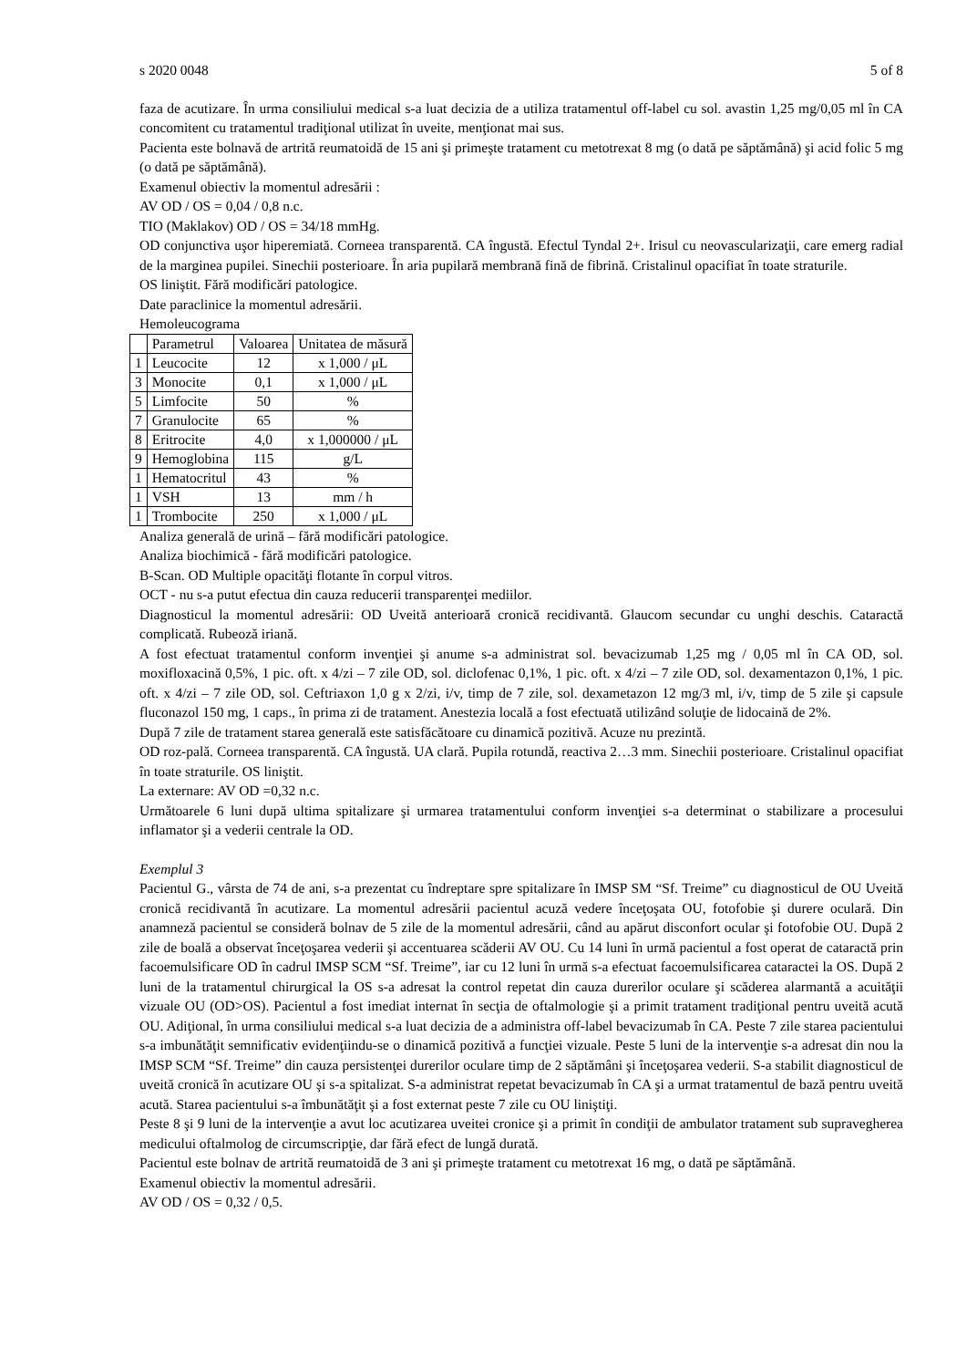s 2020 0048 5 of 8
faza de acutizare. În urma consiliului medical s-a luat decizia de a utiliza tratamentul off-label cu sol. avastin 1,25 mg/0,05 ml în CA concomitent cu tratamentul tradiţional utilizat în uveite, menţionat mai sus.
Pacienta este bolnavă de artrită reumatoidă de 15 ani şi primeşte tratament cu metotrexat 8 mg (o dată pe săptămână) şi acid folic 5 mg (o dată pe săptămână).
Examenul obiectiv la momentul adresării :
AV OD / OS = 0,04 / 0,8 n.c.
TIO (Maklakov) OD / OS = 34/18 mmHg.
OD conjunctiva uşor hiperemiată. Corneea transparentă. CA îngustă. Efectul Tyndal 2+. Irisul cu neovascularizaţii, care emerg radial de la marginea pupilei. Sinechii posterioare. În aria pupilară membrană fină de fibrină. Cristalinul opacifiat în toate straturile.
OS liniştit. Fără modificări patologice.
Date paraclinice la momentul adresării.
Hemoleucograma
| | Parametrul | Valoarea | Unitatea de măsură |
| 1 | Leucocite | 12 | x 1,000 / μL |
| 3 | Monocite | 0,1 | x 1,000 / μL |
| 5 | Limfocite | 50 | % |
| 7 | Granulocite | 65 | % |
| 8 | Eritrocite | 4,0 | x 1,000000 / μL |
| 9 | Hemoglobina | 115 | g/L |
| 1 | Hematocritul | 43 | % |
| 1 | VSH | 13 | mm / h |
| 1 | Trombocite | 250 | x 1,000 / μL |
Analiza generală de urină – fără modificări patologice.
Analiza biochimică - fără modificări patologice.
B-Scan. OD Multiple opacităţi flotante în corpul vitros.
OCT - nu s-a putut efectua din cauza reducerii transparenţei mediilor.
Diagnosticul la momentul adresării: OD Uveită anterioară cronică recidivantă. Glaucom secundar cu unghi deschis. Cataractă complicată. Rubeoză iriană.
A fost efectuat tratamentul conform invenţiei şi anume s-a administrat sol. bevacizumab 1,25 mg / 0,05 ml în CA OD, sol. moxifloxacină 0,5%, 1 pic. oft. x 4/zi – 7 zile OD, sol. diclofenac 0,1%, 1 pic. oft. x 4/zi – 7 zile OD, sol. dexamentazon 0,1%, 1 pic. oft. x 4/zi – 7 zile OD, sol. Ceftriaxon 1,0 g x 2/zi, i/v, timp de 7 zile, sol. dexametazon 12 mg/3 ml, i/v, timp de 5 zile şi capsule fluconazol 150 mg, 1 caps., în prima zi de tratament. Anestezia locală a fost efectuată utilizând soluţie de lidocaină de 2%.
După 7 zile de tratament starea generală este satisfăcătoare cu dinamică pozitivă. Acuze nu prezintă.
OD roz-pală. Corneea transparentă. CA îngustă. UA clară. Pupila rotundă, reactiva 2…3 mm. Sinechii posterioare. Cristalinul opacifiat în toate straturile. OS liniştit.
La externare: AV OD =0,32 n.c.
Următoarele 6 luni după ultima spitalizare şi urmarea tratamentului conform invenţiei s-a determinat o stabilizare a procesului inflamator şi a vederii centrale la OD.
Exemplul 3
Pacientul G., vârsta de 74 de ani, s-a prezentat cu îndreptare spre spitalizare în IMSP SM “Sf. Treime” cu diagnosticul de OU Uveită cronică recidivantă în acutizare. La momentul adresării pacientul acuză vedere înceţoşata OU, fotofobie şi durere oculară. Din anamneză pacientul se consideră bolnav de 5 zile de la momentul adresării, când au apărut disconfort ocular şi fotofobie OU. După 2 zile de boală a observat înceţoşarea vederii şi accentuarea scăderii AV OU. Cu 14 luni în urmă pacientul a fost operat de cataractă prin facoemulsificare OD în cadrul IMSP SCM “Sf. Treime”, iar cu 12 luni în urmă s-a efectuat facoemulsificarea cataractei la OS. După 2 luni de la tratamentul chirurgical la OS s-a adresat la control repetat din cauza durerilor oculare şi scăderea alarmantă a acuităţii vizuale OU (OD>OS). Pacientul a fost imediat internat în secţia de oftalmologie şi a primit tratament tradiţional pentru uveită acută OU. Adiţional, în urma consiliului medical s-a luat decizia de a administra off-label bevacizumab în CA. Peste 7 zile starea pacientului s-a imbunătăţit semnificativ evidenţiindu-se o dinamică pozitivă a funcţiei vizuale. Peste 5 luni de la intervenţie s-a adresat din nou la IMSP SCM “Sf. Treime” din cauza persistenţei durerilor oculare timp de 2 săptămâni şi înceţoşarea vederii. S-a stabilit diagnosticul de uveită cronică în acutizare OU şi s-a spitalizat. S-a administrat repetat bevacizumab în CA şi a urmat tratamentul de bază pentru uveită acută. Starea pacientului s-a îmbunătăţit şi a fost externat peste 7 zile cu OU liniştiţi.
Peste 8 şi 9 luni de la intervenţie a avut loc acutizarea uveitei cronice şi a primit în condiţii de ambulator tratament sub supravegherea medicului oftalmolog de circumscripţie, dar fără efect de lungă durată.
Pacientul este bolnav de artrită reumatoidă de 3 ani şi primeşte tratament cu metotrexat 16 mg, o dată pe săptămână.
Examenul obiectiv la momentul adresării.
AV OD / OS = 0,32 / 0,5.